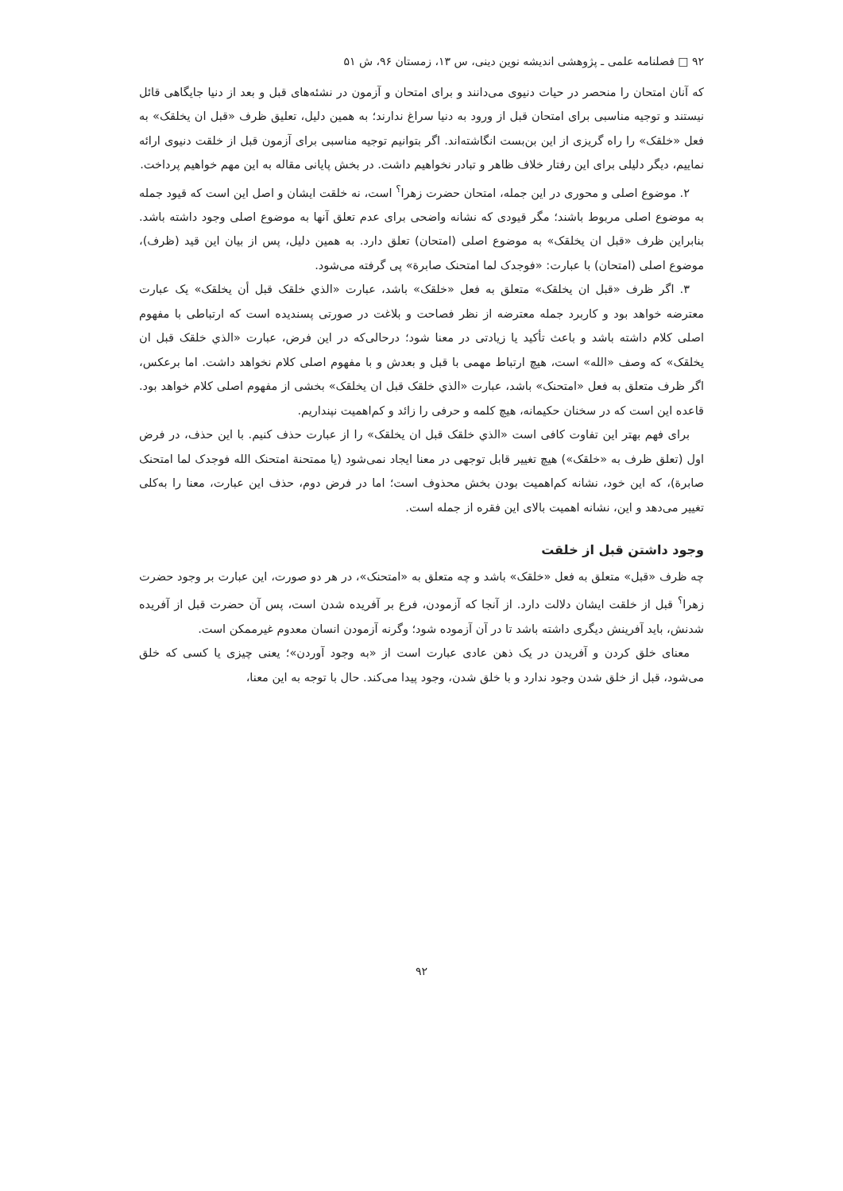۹۲ □ فصلنامه علمی ـ پژوهشی اندیشه نوین دینی، س ۱۳، زمستان ۹۶، ش ۵۱
که آنان امتحان را منحصر در حیات دنیوی می‌دانند و برای امتحان و آزمون در نشئه‌های قبل و بعد از دنیا جایگاهی قائل نیستند و توجیه مناسبی برای امتحان قبل از ورود به دنیا سراغ ندارند؛ به همین دلیل، تعلیق ظرف «قبل ان یخلقک» به فعل «خلقک» را راه گریزی از این بن‌بست انگاشته‌اند. اگر بتوانیم توجیه مناسبی برای آزمون قبل از خلقت دنیوی ارائه نماییم، دیگر دلیلی برای این رفتار خلاف ظاهر و تبادر نخواهیم داشت. در بخش پایانی مقاله به این مهم خواهیم پرداخت.
۲. موضوع اصلی و محوری در این جمله، امتحان حضرت زهرا<sup>؟</sup> است، نه خلقت ایشان و اصل این است که قیود جمله به موضوع اصلی مربوط باشند؛ مگر قیودی که نشانه واضحی برای عدم تعلق آنها به موضوع اصلی وجود داشته باشد. بنابراین ظرف «قبل ان یخلقک» به موضوع اصلی (امتحان) تعلق دارد. به همین دلیل، پس از بیان این قید (ظرف)، موضوع اصلی (امتحان) با عبارت: «فوجدک لما امتحنک صابرة» پی گرفته می‌شود.
۳. اگر ظرف «قبل ان یخلقک» متعلق به فعل «خلقک» باشد، عبارت «الذي خلقک قبل أن یخلقک» یک عبارت معترضه خواهد بود و کاربرد جمله معترضه از نظر فصاحت و بلاغت در صورتی پسندیده است که ارتباطی با مفهوم اصلی کلام داشته باشد و باعث تأکید یا زیادتی در معنا شود؛ درحالی‌که در این فرض، عبارت «الذي خلقک قبل ان یخلقک» که وصف «الله» است، هیچ ارتباط مهمی با قبل و بعدش و با مفهوم اصلی کلام نخواهد داشت. اما برعکس، اگر ظرف متعلق به فعل «امتحنک» باشد، عبارت «الذي خلقک قبل ان یخلقک» بخشی از مفهوم اصلی کلام خواهد بود. قاعده این است که در سخنان حکیمانه، هیچ کلمه و حرفی را زائد و کم‌اهمیت نپنداریم.
برای فهم بهتر این تفاوت کافی است «الذي خلقک قبل ان یخلقک» را از عبارت حذف کنیم. با این حذف، در فرض اول (تعلق ظرف به «خلقک») هیچ تغییر قابل توجهی در معنا ایجاد نمی‌شود (یا ممتحنة امتحنک الله فوجدک لما امتحنک صابرة)، که این خود، نشانه کم‌اهمیت بودن بخش محذوف است؛ اما در فرض دوم، حذف این عبارت، معنا را به‌کلی تغییر می‌دهد و این، نشانه اهمیت بالای این فقره از جمله است.
وجود داشتن قبل از خلقت
چه ظرف «قبل» متعلق به فعل «خلقک» باشد و چه متعلق به «امتحنک»، در هر دو صورت، این عبارت بر وجود حضرت زهرا<sup>؟</sup> قبل از خلقت ایشان دلالت دارد. از آنجا که آزمودن، فرع بر آفریده شدن است، پس آن حضرت قبل از آفریده شدنش، باید آفرینش دیگری داشته باشد تا در آن آزموده شود؛ وگرنه آزمودن انسان معدوم غیرممکن است.
معنای خلق کردن و آفریدن در یک ذهن عادی عبارت است از «به وجود آوردن»؛ یعنی چیزی یا کسی که خلق می‌شود، قبل از خلق شدن وجود ندارد و با خلق شدن، وجود پیدا می‌کند. حال با توجه به این معنا،
۹۲